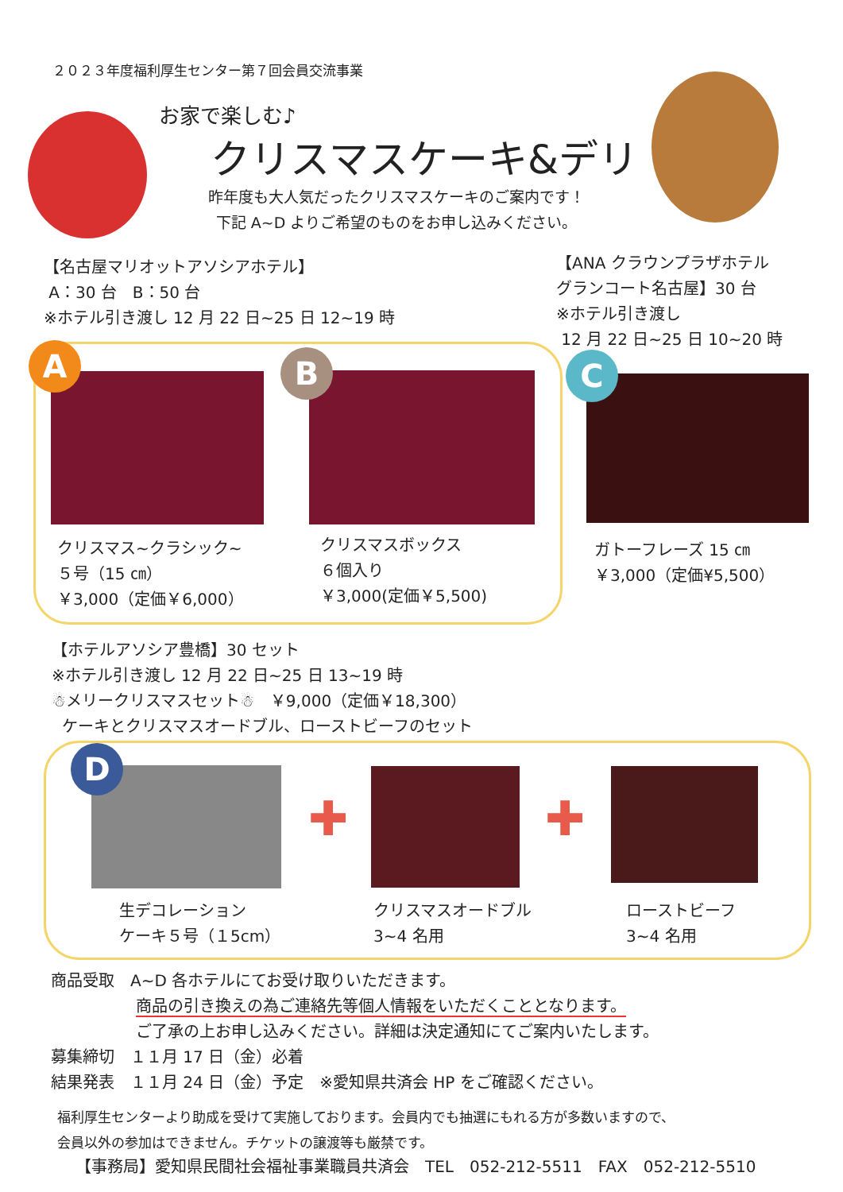２０２３年度福利厚生センター第７回会員交流事業
お家で楽しむ♪
クリスマスケーキ&デリ
昨年度も大人気だったクリスマスケーキのご案内です！
下記 A~D よりご希望のものをお申し込みください。
【名古屋マリオットアソシアホテル】
A：30 台　B：50 台
※ホテル引き渡し 12 月 22 日~25 日 12~19 時
【ANA クラウンプラザホテル
グランコート名古屋】30 台
※ホテル引き渡し
12 月 22 日~25 日 10~20 時
A B C
クリスマス~クラシック~
５号（15 ㎝）
￥3,000（定価￥6,000）
クリスマスボックス
６個入り
￥3,000(定価￥5,500)
ガトーフレーズ 15 ㎝
￥3,000（定価¥5,500）
【ホテルアソシア豊橋】30 セット
※ホテル引き渡し 12 月 22 日~25 日 13~19 時
☃メリークリスマスセット☃　￥9,000（定価￥18,300）
ケーキとクリスマスオードブル、ローストビーフのセット
D
✚ ✚
生デコレーション
ケーキ５号（１5cm）
クリスマスオードブル
3~4 名用
ローストビーフ
3~4 名用
商品受取　A~D 各ホテルにてお受け取りいただきます。
商品の引き換えの為ご連絡先等個人情報をいただくこととなります。
ご了承の上お申し込みください。詳細は決定通知にてご案内いたします。
募集締切　１１月 17 日（金）必着
結果発表　１１月 24 日（金）予定　※愛知県共済会 HP をご確認ください。
福利厚生センターより助成を受けて実施しております。会員内でも抽選にもれる方が多数いますので、
会員以外の参加はできません。チケットの譲渡等も厳禁です。
【事務局】愛知県民間社会福祉事業職員共済会　TEL　052-212-5511　FAX　052-212-5510